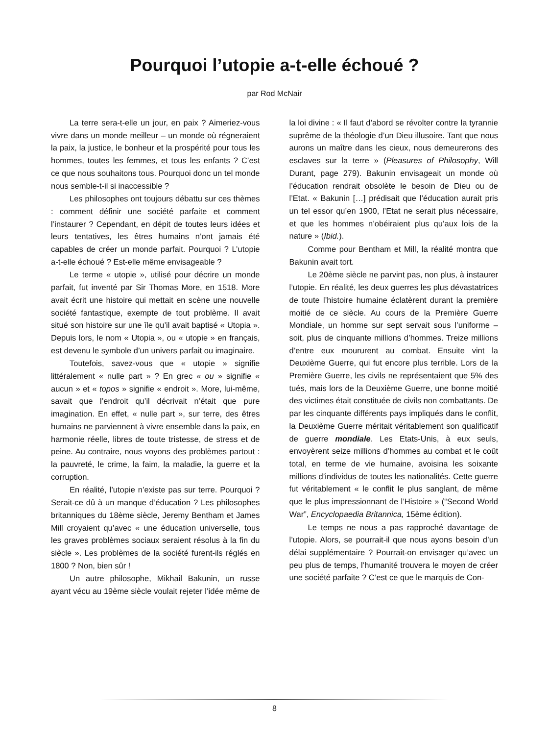Pourquoi l’utopie a-t-elle échoué ?
par Rod McNair
La terre sera-t-elle un jour, en paix ? Aimeriez-vous vivre dans un monde meilleur – un monde où régneraient la paix, la justice, le bonheur et la prospérité pour tous les hommes, toutes les femmes, et tous les enfants ? C’est ce que nous souhaitons tous. Pourquoi donc un tel monde nous semble-t-il si inaccessible ?
Les philosophes ont toujours débattu sur ces thèmes : comment définir une société parfaite et comment l’instaurer ? Cependant, en dépit de toutes leurs idées et leurs tentatives, les êtres humains n’ont jamais été capables de créer un monde parfait. Pourquoi ? L’utopie a-t-elle échoué ? Est-elle même envisageable ?
Le terme « utopie », utilisé pour décrire un monde parfait, fut inventé par Sir Thomas More, en 1518. More avait écrit une histoire qui mettait en scène une nouvelle société fantastique, exempte de tout problème. Il avait situé son histoire sur une île qu’il avait baptisé « Utopia ». Depuis lors, le nom « Utopia », ou « utopie » en français, est devenu le symbole d’un univers parfait ou imaginaire.
Toutefois, savez-vous que « utopie » signifie littéralement « nulle part » ? En grec « ou » signifie « aucun » et « topos » signifie « endroit ». More, lui-même, savait que l’endroit qu’il décrivait n’était que pure imagination. En effet, « nulle part », sur terre, des êtres humains ne parviennent à vivre ensemble dans la paix, en harmonie réelle, libres de toute tristesse, de stress et de peine. Au contraire, nous voyons des problèmes partout : la pauvreté, le crime, la faim, la maladie, la guerre et la corruption.
En réalité, l’utopie n’existe pas sur terre. Pourquoi ? Serait-ce dû à un manque d’éducation ? Les philosophes britanniques du 18ème siècle, Jeremy Bentham et James Mill croyaient qu’avec « une éducation universelle, tous les graves problèmes sociaux seraient résolus à la fin du siècle ». Les problèmes de la société furent-ils réglés en 1800 ? Non, bien sûr !
Un autre philosophe, Mikhail Bakunin, un russe ayant vécu au 19ème siècle voulait rejeter l’idée même de la loi divine : « Il faut d’abord se révolter contre la tyrannie suprême de la théologie d’un Dieu illusoire. Tant que nous aurons un maître dans les cieux, nous demeurerons des esclaves sur la terre » (Pleasures of Philosophy, Will Durant, page 279). Bakunin envisageait un monde où l’éducation rendrait obsolète le besoin de Dieu ou de l’Etat. « Bakunin […] prédisait que l’éducation aurait pris un tel essor qu’en 1900, l’Etat ne serait plus nécessaire, et que les hommes n’obéiraient plus qu’aux lois de la nature » (Ibid.).
Comme pour Bentham et Mill, la réalité montra que Bakunin avait tort.
Le 20ème siècle ne parvint pas, non plus, à instaurer l’utopie. En réalité, les deux guerres les plus dévastatrices de toute l’histoire humaine éclatèrent durant la première moitié de ce siècle. Au cours de la Première Guerre Mondiale, un homme sur sept servait sous l’uniforme – soit, plus de cinquante millions d’hommes. Treize millions d’entre eux moururent au combat. Ensuite vint la Deuxième Guerre, qui fut encore plus terrible. Lors de la Première Guerre, les civils ne représentaient que 5% des tués, mais lors de la Deuxième Guerre, une bonne moitié des victimes était constituée de civils non combattants. De par les cinquante différents pays impliqués dans le conflit, la Deuxième Guerre méritait véritablement son qualificatif de guerre mondiale. Les Etats-Unis, à eux seuls, envoyèrent seize millions d’hommes au combat et le coût total, en terme de vie humaine, avoisina les soixante millions d’individus de toutes les nationalités. Cette guerre fut véritablement « le conflit le plus sanglant, de même que le plus impressionnant de l’Histoire » (“Second World War”, Encyclopaedia Britannica, 15ème édition).
Le temps ne nous a pas rapproché davantage de l’utopie. Alors, se pourrait-il que nous ayons besoin d’un délai supplémentaire ? Pourrait-on envisager qu’avec un peu plus de temps, l’humanité trouvera le moyen de créer une société parfaite ? C’est ce que le marquis de Con-
8